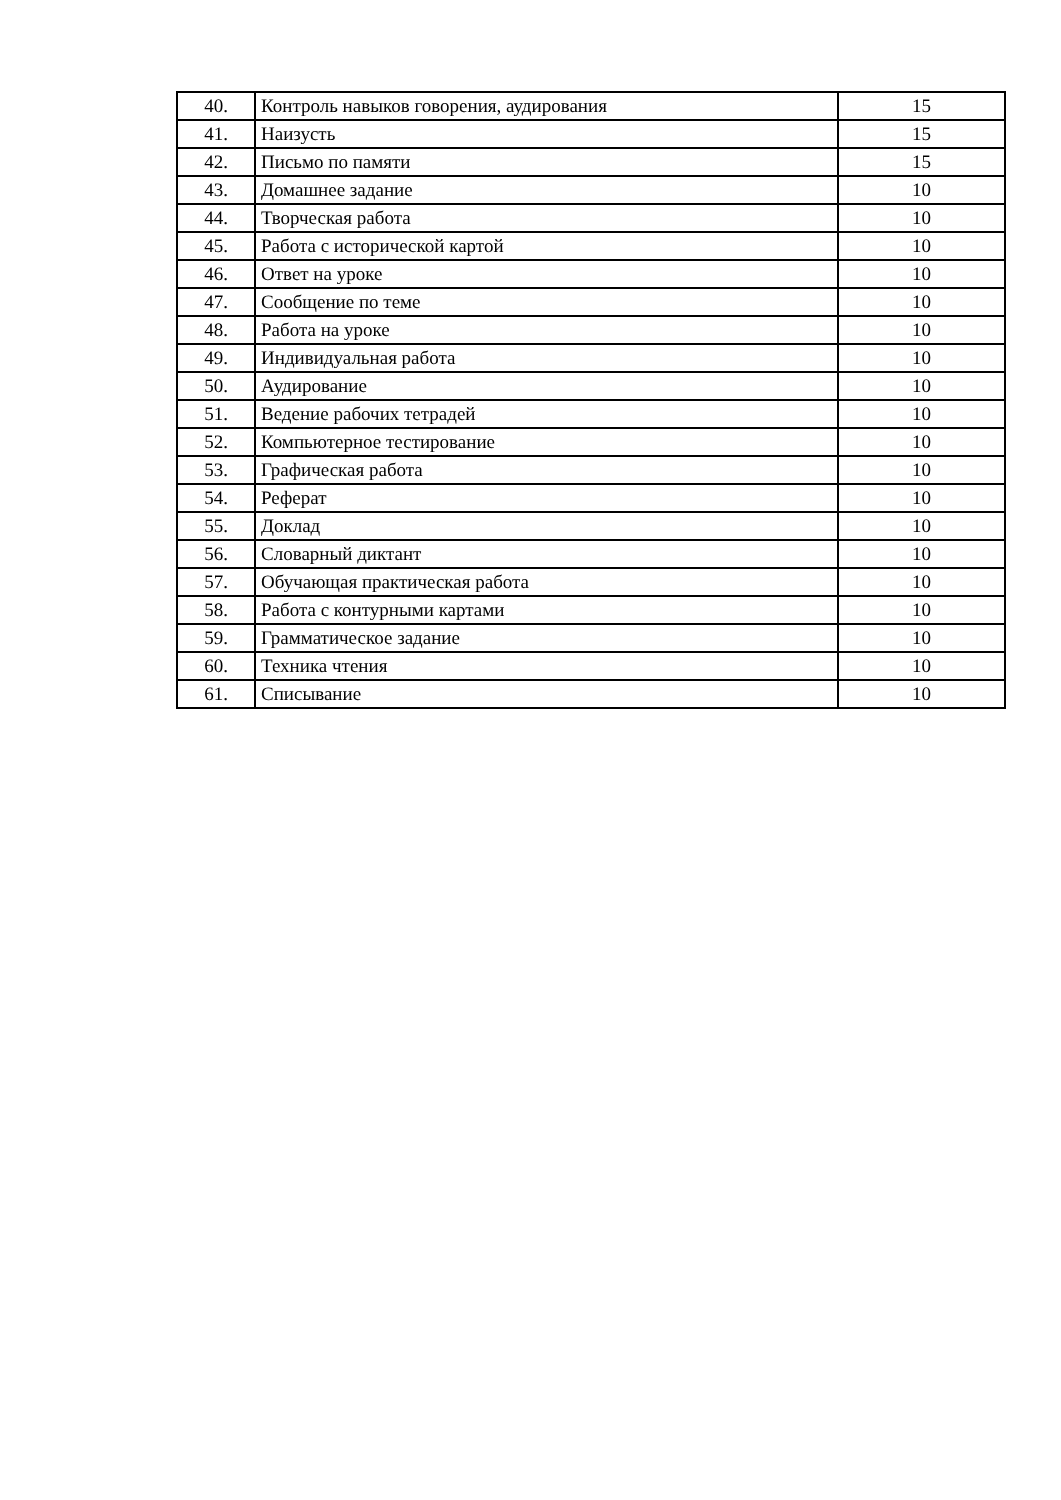| 40. | Контроль навыков говорения, аудирования | 15 |
| 41. | Наизусть | 15 |
| 42. | Письмо по памяти | 15 |
| 43. | Домашнее задание | 10 |
| 44. | Творческая работа | 10 |
| 45. | Работа с исторической картой | 10 |
| 46. | Ответ на уроке | 10 |
| 47. | Сообщение по теме | 10 |
| 48. | Работа на уроке | 10 |
| 49. | Индивидуальная работа | 10 |
| 50. | Аудирование | 10 |
| 51. | Ведение рабочих тетрадей | 10 |
| 52. | Компьютерное тестирование | 10 |
| 53. | Графическая работа | 10 |
| 54. | Реферат | 10 |
| 55. | Доклад | 10 |
| 56. | Словарный диктант | 10 |
| 57. | Обучающая практическая работа | 10 |
| 58. | Работа с контурными картами | 10 |
| 59. | Грамматическое задание | 10 |
| 60. | Техника чтения | 10 |
| 61. | Списывание | 10 |